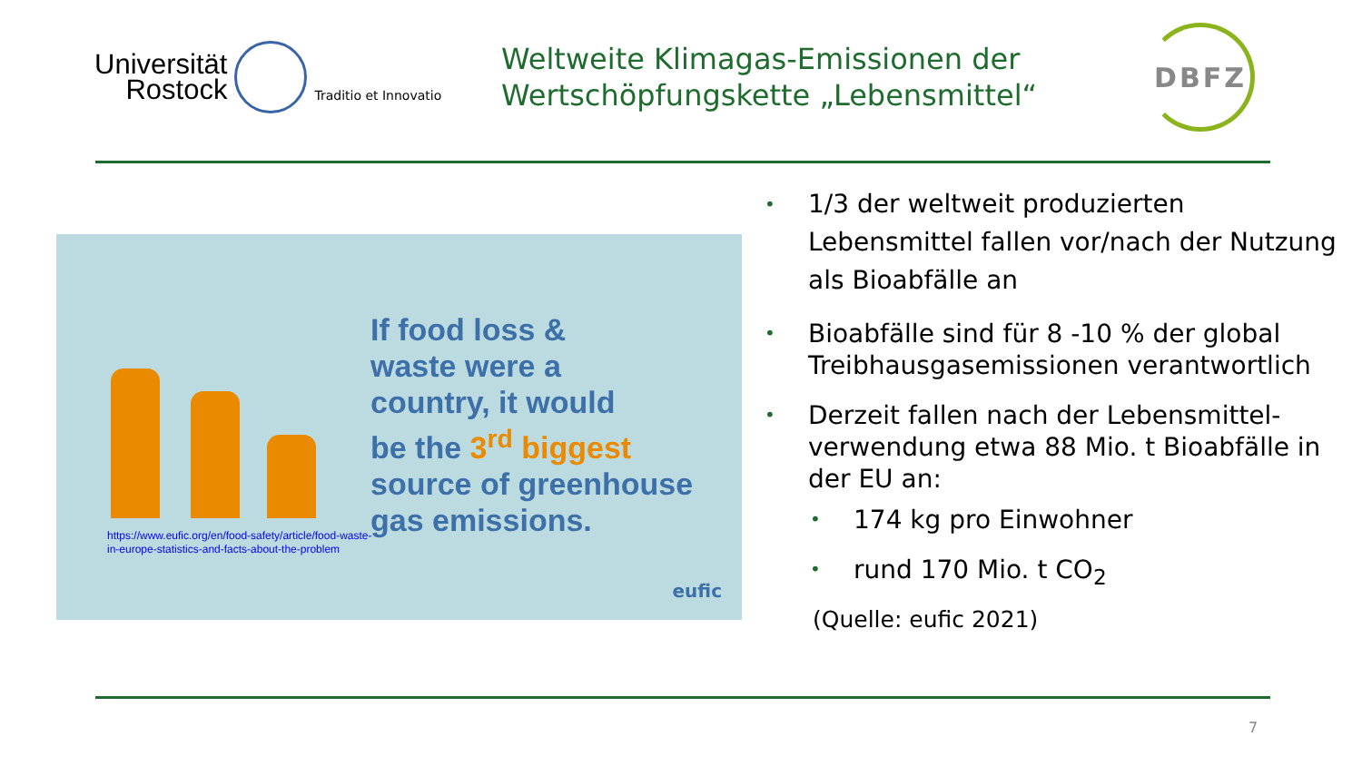Universität
Rostock
Traditio et Innovatio
Weltweite Klimagas-Emissionen der Wertschöpfungskette „Lebensmittel“
DBFZ
If food loss &
waste were a
country, it would
be the 3<sup>rd</sup> biggest
source of greenhouse
gas emissions.
https://www.eufic.org/en/food-safety/article/food-waste-
in-europe-statistics-and-facts-about-the-problem
eufic
• 1/3 der weltweit produzierten Lebensmittel fallen vor/nach der Nutzung als Bioabfälle an
• Bioabfälle sind für 8 -10 % der global Treibhausgasemissionen verantwortlich
• Derzeit fallen nach der Lebensmittel-verwendung etwa 88 Mio. t Bioabfälle in der EU an:
• 174 kg pro Einwohner
• rund 170 Mio. t CO<sub>2</sub>
(Quelle: eufic 2021)
7